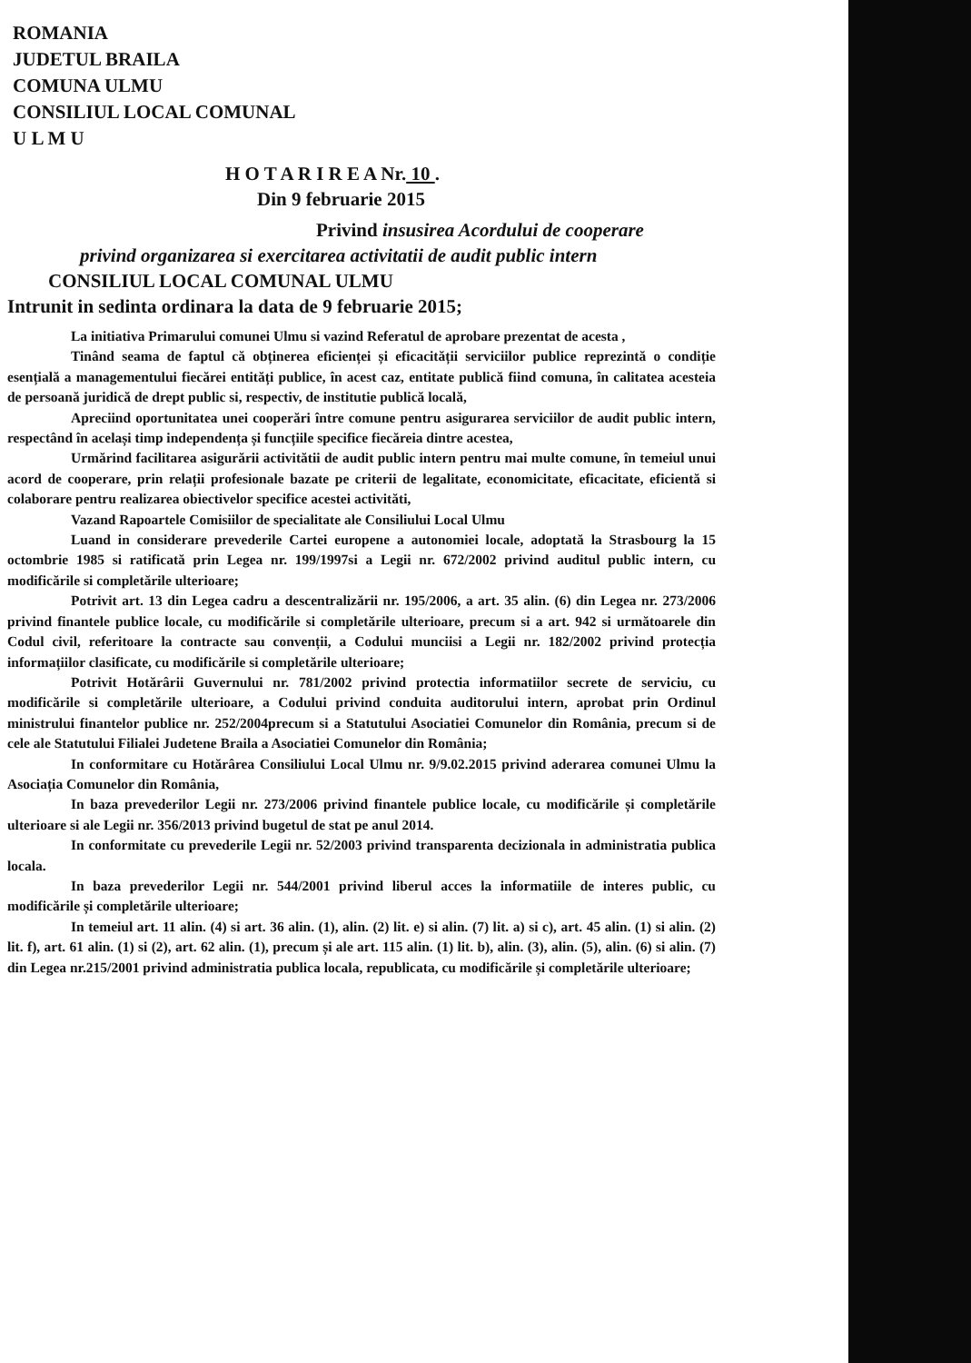ROMANIA
JUDETUL BRAILA
COMUNA ULMU
CONSILIUL LOCAL COMUNAL
U L M U
H O T A R I R E A Nr. 10 .
Din 9 februarie 2015
Privind insusirea Acordului de cooperare
privind organizarea si exercitarea activitatii de audit public intern
CONSILIUL LOCAL COMUNAL ULMU
Intrunit in sedinta ordinara la data de 9 februarie 2015;
La initiativa Primarului comunei Ulmu si vazind Referatul de aprobare prezentat de acesta ,
Tinând seama de faptul că obținerea eficienței și eficacității serviciilor publice reprezintă o condiție esențială a managementului fiecărei entități publice, în acest caz, entitate publică fiind comuna, în calitatea acesteia de persoană juridică de drept public si, respectiv, de institutie publică locală,
Apreciind oportunitatea unei cooperări între comune pentru asigurarea serviciilor de audit public intern, respectând în același timp independența și funcțiile specifice fiecăreia dintre acestea,
Urmărind facilitarea asigurării activitătii de audit public intern pentru mai multe comune, în temeiul unui acord de cooperare, prin relații profesionale bazate pe criterii de legalitate, economicitate, eficacitate, eficientă si colaborare pentru realizarea obiectivelor specifice acestei activităti,
Vazand Rapoartele Comisiilor de specialitate ale Consiliului Local Ulmu
Luand in considerare prevederile Cartei europene a autonomiei locale, adoptată la Strasbourg la 15 octombrie 1985 si ratificată prin Legea nr. 199/1997si a Legii nr. 672/2002 privind auditul public intern, cu modificările si completările ulterioare;
Potrivit art. 13 din Legea cadru a descentralizării nr. 195/2006, a art. 35 alin. (6) din Legea nr. 273/2006 privind finantele publice locale, cu modificările si completările ulterioare, precum si a art. 942 si următoarele din Codul civil, referitoare la contracte sau convenții, a Codului munciisi a Legii nr. 182/2002 privind protecția informațiilor clasificate, cu modificările si completările ulterioare;
Potrivit Hotărârii Guvernului nr. 781/2002 privind protectia informatiilor secrete de serviciu, cu modificările si completările ulterioare, a Codului privind conduita auditorului intern, aprobat prin Ordinul ministrului finantelor publice nr. 252/2004precum si a Statutului Asociatiei Comunelor din România, precum si de cele ale Statutului Filialei Judetene Braila a Asociatiei Comunelor din România;
In conformitare cu Hotărârea Consiliului Local Ulmu nr. 9/9.02.2015 privind aderarea comunei Ulmu la Asociația Comunelor din România,
In baza prevederilor Legii nr. 273/2006 privind finantele publice locale, cu modificările și completările ulterioare si ale Legii nr. 356/2013 privind bugetul de stat pe anul 2014.
In conformitate cu prevederile Legii nr. 52/2003 privind transparenta decizionala in administratia publica locala.
In baza prevederilor Legii nr. 544/2001 privind liberul acces la informatiile de interes public, cu modificările și completările ulterioare;
In temeiul art. 11 alin. (4) si art. 36 alin. (1), alin. (2) lit. e) si alin. (7) lit. a) si c), art. 45 alin. (1) si alin. (2) lit. f), art. 61 alin. (1) si (2), art. 62 alin. (1), precum și ale art. 115 alin. (1) lit. b), alin. (3), alin. (5), alin. (6) si alin. (7) din Legea nr.215/2001 privind administratia publica locala, republicata, cu modificările și completările ulterioare;